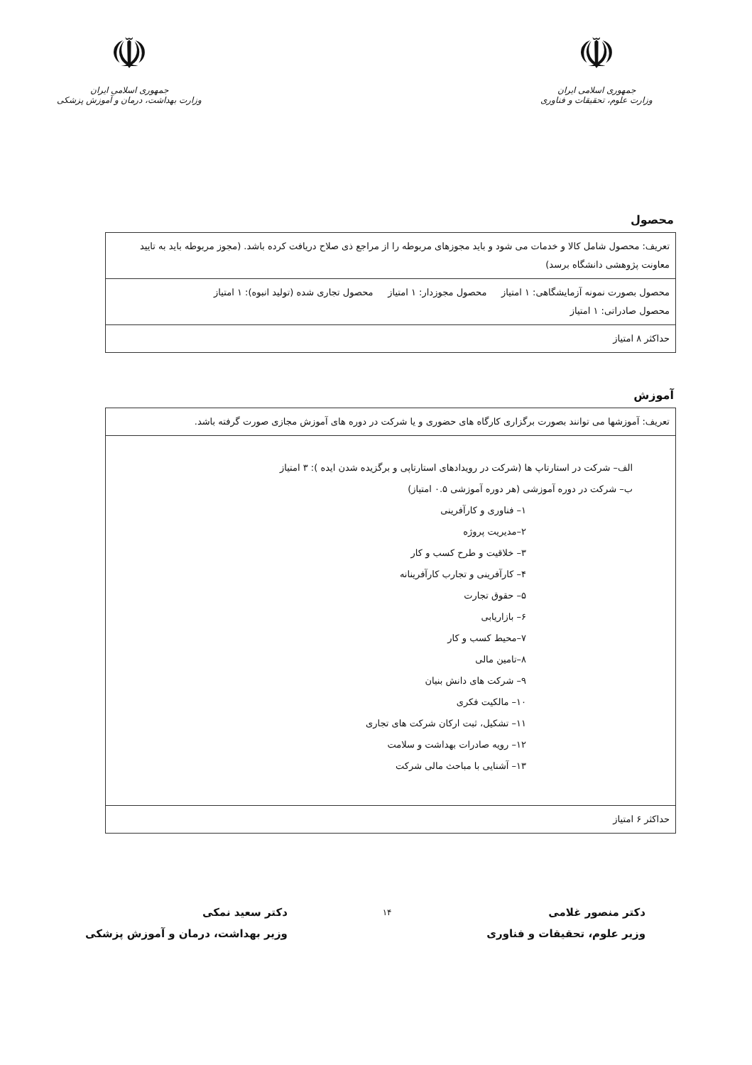☫
جمهوری اسلامی ایران
وزارت علوم، تحقیقات و فناوری
☫
جمهوری اسلامی ایران
وزارت بهداشت، درمان و آموزش پزشکی
محصول
| تعریف: محصول شامل کالا و خدمات می شود و باید مجوزهای مربوطه را از مراجع ذی صلاح دریافت کرده باشد. (مجوز مربوطه باید به تایید معاونت پژوهشی دانشگاه برسد) |
| محصول بصورت نمونه آزمایشگاهی: ۱ امتیاز محصول مجوزدار: ۱ امتیاز محصول تجاری شده (تولید انبوه): ۱ امتیاز محصول صادراتی: ۱ امتیاز |
| حداکثر ۸ امتیاز |
آموزش
| تعریف: آموزشها می توانند بصورت برگزاری کارگاه های حضوری و یا شرکت در دوره های آموزش مجازی صورت گرفته باشد. |
| الف– شرکت در استارتاپ ها (شرکت در رویدادهای استارتاپی و برگزیده شدن ایده ): ۳ امتیاز ب– شرکت در دوره آموزشی (هر دوره آموزشی ۰.۵ امتیاز) ۱– فناوری و کارآفرینی ۲–مدیریت پروژه ۳– خلاقیت و طرح کسب و کار ۴– کارآفرینی و تجارب کارآفرینانه ۵– حقوق تجارت ۶– بازاریابی ۷–محیط کسب و کار ۸–تامین مالی ۹– شرکت های دانش بنیان ۱۰– مالکیت فکری ۱۱– تشکیل، ثبت ارکان شرکت های تجاری ۱۲– رویه صادرات بهداشت و سلامت ۱۳– آشنایی با مباحث مالی شرکت |
| حداکثر ۶ امتیاز |
دکتر منصور غلامی
وزیر علوم، تحقیقات و فناوری
۱۴
دکتر سعید نمکی
وزیر بهداشت، درمان و آموزش پزشکی